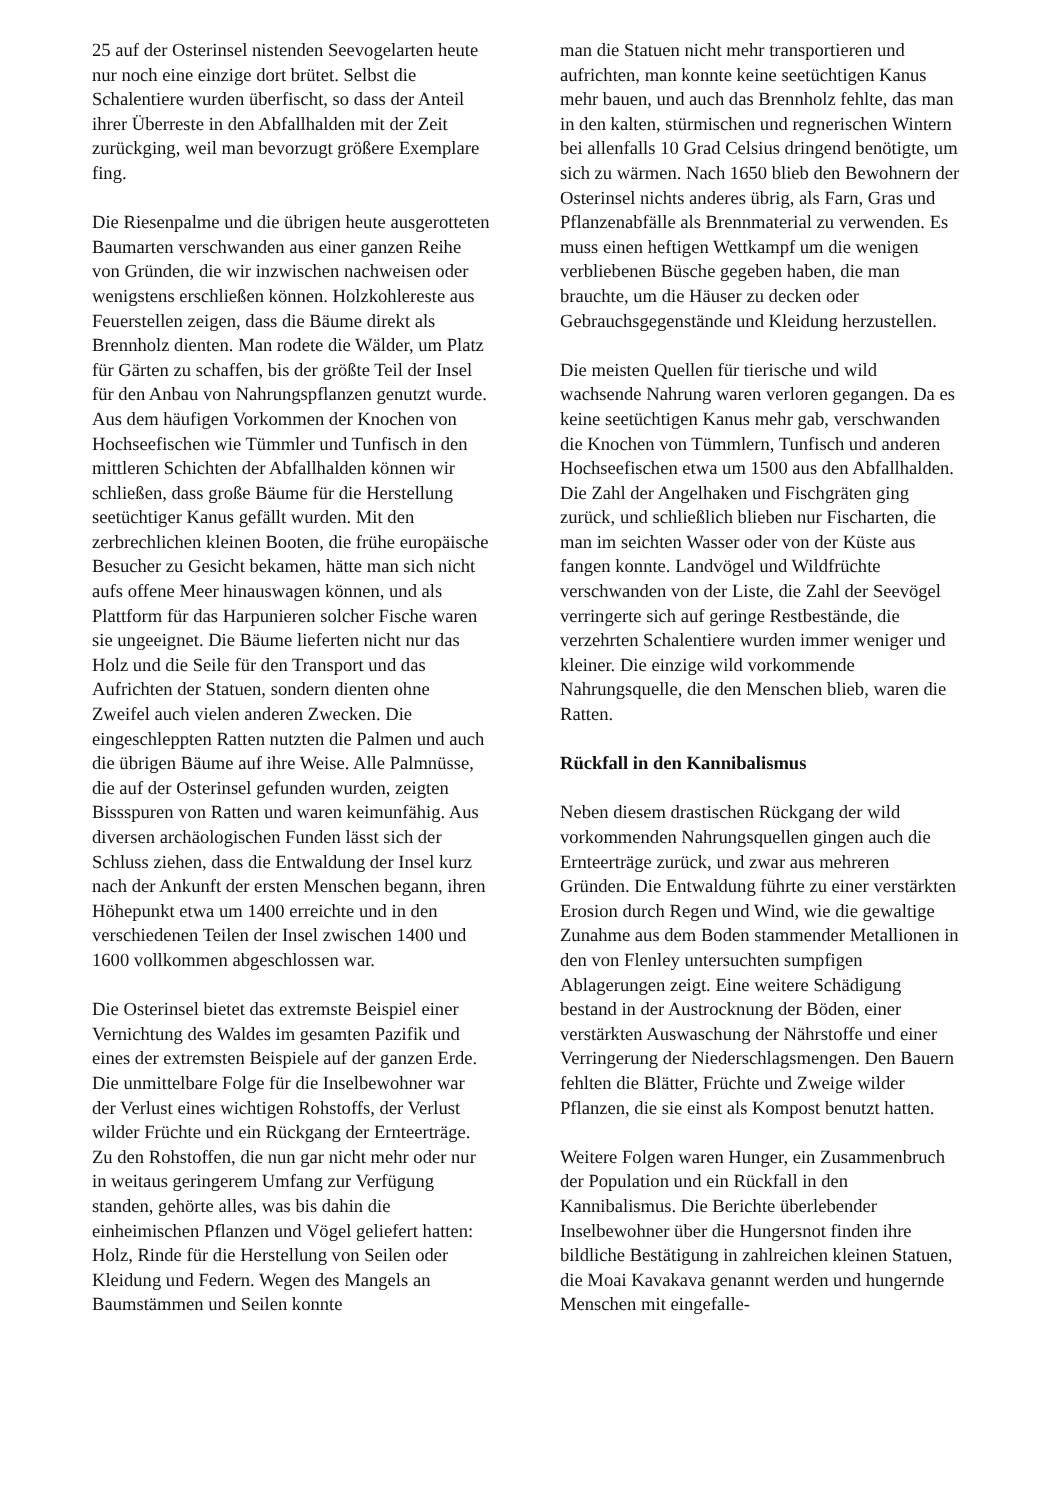25 auf der Osterinsel nistenden Seevogelarten heute nur noch eine einzige dort brütet. Selbst die Schalentiere wurden überfischt, so dass der Anteil ihrer Überreste in den Abfallhalden mit der Zeit zurückging, weil man bevorzugt größere Exemplare fing.
Die Riesenpalme und die übrigen heute ausgerotteten Baumarten verschwanden aus einer ganzen Reihe von Gründen, die wir inzwischen nachweisen oder wenigstens erschließen können. Holzkohlereste aus Feuerstellen zeigen, dass die Bäume direkt als Brennholz dienten. Man rodete die Wälder, um Platz für Gärten zu schaffen, bis der größte Teil der Insel für den Anbau von Nahrungspflanzen genutzt wurde. Aus dem häufigen Vorkommen der Knochen von Hochseefischen wie Tümmler und Tunfisch in den mittleren Schichten der Abfallhalden können wir schließen, dass große Bäume für die Herstellung seetüchtiger Kanus gefällt wurden. Mit den zerbrechlichen kleinen Booten, die frühe europäische Besucher zu Gesicht bekamen, hätte man sich nicht aufs offene Meer hinauswagen können, und als Plattform für das Harpunieren solcher Fische waren sie ungeeignet. Die Bäume lieferten nicht nur das Holz und die Seile für den Transport und das Aufrichten der Statuen, sondern dienten ohne Zweifel auch vielen anderen Zwecken. Die eingeschleppten Ratten nutzten die Palmen und auch die übrigen Bäume auf ihre Weise. Alle Palmnüsse, die auf der Osterinsel gefunden wurden, zeigten Bissspuren von Ratten und waren keimunfähig. Aus diversen archäologischen Funden lässt sich der Schluss ziehen, dass die Entwaldung der Insel kurz nach der Ankunft der ersten Menschen begann, ihren Höhepunkt etwa um 1400 erreichte und in den verschiedenen Teilen der Insel zwischen 1400 und 1600 vollkommen abgeschlossen war.
Die Osterinsel bietet das extremste Beispiel einer Vernichtung des Waldes im gesamten Pazifik und eines der extremsten Beispiele auf der ganzen Erde. Die unmittelbare Folge für die Inselbewohner war der Verlust eines wichtigen Rohstoffs, der Verlust wilder Früchte und ein Rückgang der Ernteerträge. Zu den Rohstoffen, die nun gar nicht mehr oder nur in weitaus geringerem Umfang zur Verfügung standen, gehörte alles, was bis dahin die einheimischen Pflanzen und Vögel geliefert hatten: Holz, Rinde für die Herstellung von Seilen oder Kleidung und Federn. Wegen des Mangels an Baumstämmen und Seilen konnte
man die Statuen nicht mehr transportieren und aufrichten, man konnte keine seetüchtigen Kanus mehr bauen, und auch das Brennholz fehlte, das man in den kalten, stürmischen und regnerischen Wintern bei allenfalls 10 Grad Celsius dringend benötigte, um sich zu wärmen. Nach 1650 blieb den Bewohnern der Osterinsel nichts anderes übrig, als Farn, Gras und Pflanzenabfälle als Brennmaterial zu verwenden. Es muss einen heftigen Wettkampf um die wenigen verbliebenen Büsche gegeben haben, die man brauchte, um die Häuser zu decken oder Gebrauchsgegenstände und Kleidung herzustellen.
Die meisten Quellen für tierische und wild wachsende Nahrung waren verloren gegangen. Da es keine seetüchtigen Kanus mehr gab, verschwanden die Knochen von Tümmlern, Tunfisch und anderen Hochseefischen etwa um 1500 aus den Abfallhalden. Die Zahl der Angelhaken und Fischgräten ging zurück, und schließlich blieben nur Fischarten, die man im seichten Wasser oder von der Küste aus fangen konnte. Landvögel und Wildfrüchte verschwanden von der Liste, die Zahl der Seevögel verringerte sich auf geringe Restbestände, die verzehrten Schalentiere wurden immer weniger und kleiner. Die einzige wild vorkommende Nahrungsquelle, die den Menschen blieb, waren die Ratten.
Rückfall in den Kannibalismus
Neben diesem drastischen Rückgang der wild vorkommenden Nahrungsquellen gingen auch die Ernteerträge zurück, und zwar aus mehreren Gründen. Die Entwaldung führte zu einer verstärkten Erosion durch Regen und Wind, wie die gewaltige Zunahme aus dem Boden stammender Metallionen in den von Flenley untersuchten sumpfigen Ablagerungen zeigt. Eine weitere Schädigung bestand in der Austrocknung der Böden, einer verstärkten Auswaschung der Nährstoffe und einer Verringerung der Niederschlagsmengen. Den Bauern fehlten die Blätter, Früchte und Zweige wilder Pflanzen, die sie einst als Kompost benutzt hatten.
Weitere Folgen waren Hunger, ein Zusammenbruch der Population und ein Rückfall in den Kannibalismus. Die Berichte überlebender Inselbewohner über die Hungersnot finden ihre bildliche Bestätigung in zahlreichen kleinen Statuen, die Moai Kavakava genannt werden und hungernde Menschen mit eingefalle-